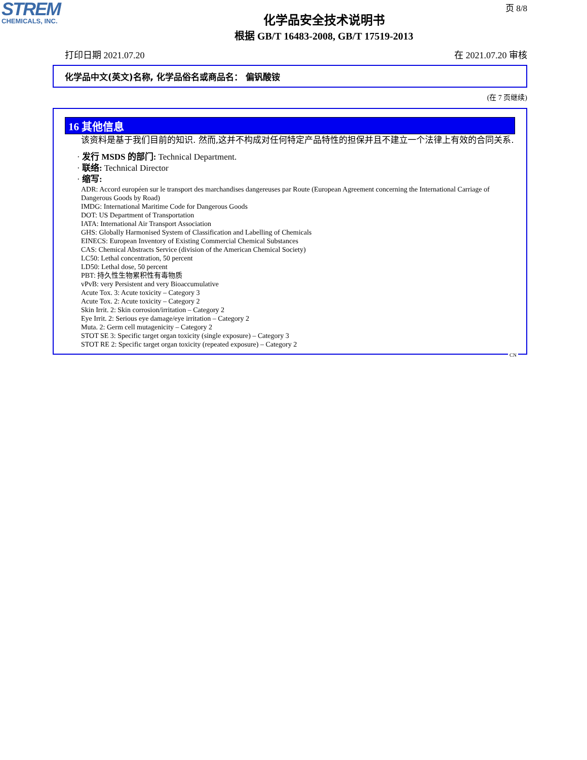STREM
CHEMICALS, INC.
页 8/8
化学品安全技术说明书
根据 GB/T 16483-2008, GB/T 17519-2013
打印日期 2021.07.20 在 2021.07.20 审核
化学品中文(英文)名称, 化学品俗名或商品名： 偏钒酸铵
(在 7 页继续)
16 其他信息
该资料是基于我们目前的知识. 然而,这并不构成对任何特定产品特性的担保并且不建立一个法律上有效的合同关系.
· 发行 MSDS 的部门: Technical Department.
· 联络: Technical Director
· 缩写:
ADR: Accord européen sur le transport des marchandises dangereuses par Route (European Agreement concerning the International Carriage of Dangerous Goods by Road)
IMDG: International Maritime Code for Dangerous Goods
DOT: US Department of Transportation
IATA: International Air Transport Association
GHS: Globally Harmonised System of Classification and Labelling of Chemicals
EINECS: European Inventory of Existing Commercial Chemical Substances
CAS: Chemical Abstracts Service (division of the American Chemical Society)
LC50: Lethal concentration, 50 percent
LD50: Lethal dose, 50 percent
PBT: 持久性生物累积性有毒物质
vPvB: very Persistent and very Bioaccumulative
Acute Tox. 3: Acute toxicity – Category 3
Acute Tox. 2: Acute toxicity – Category 2
Skin Irrit. 2: Skin corrosion/irritation – Category 2
Eye Irrit. 2: Serious eye damage/eye irritation – Category 2
Muta. 2: Germ cell mutagenicity – Category 2
STOT SE 3: Specific target organ toxicity (single exposure) – Category 3
STOT RE 2: Specific target organ toxicity (repeated exposure) – Category 2
CN